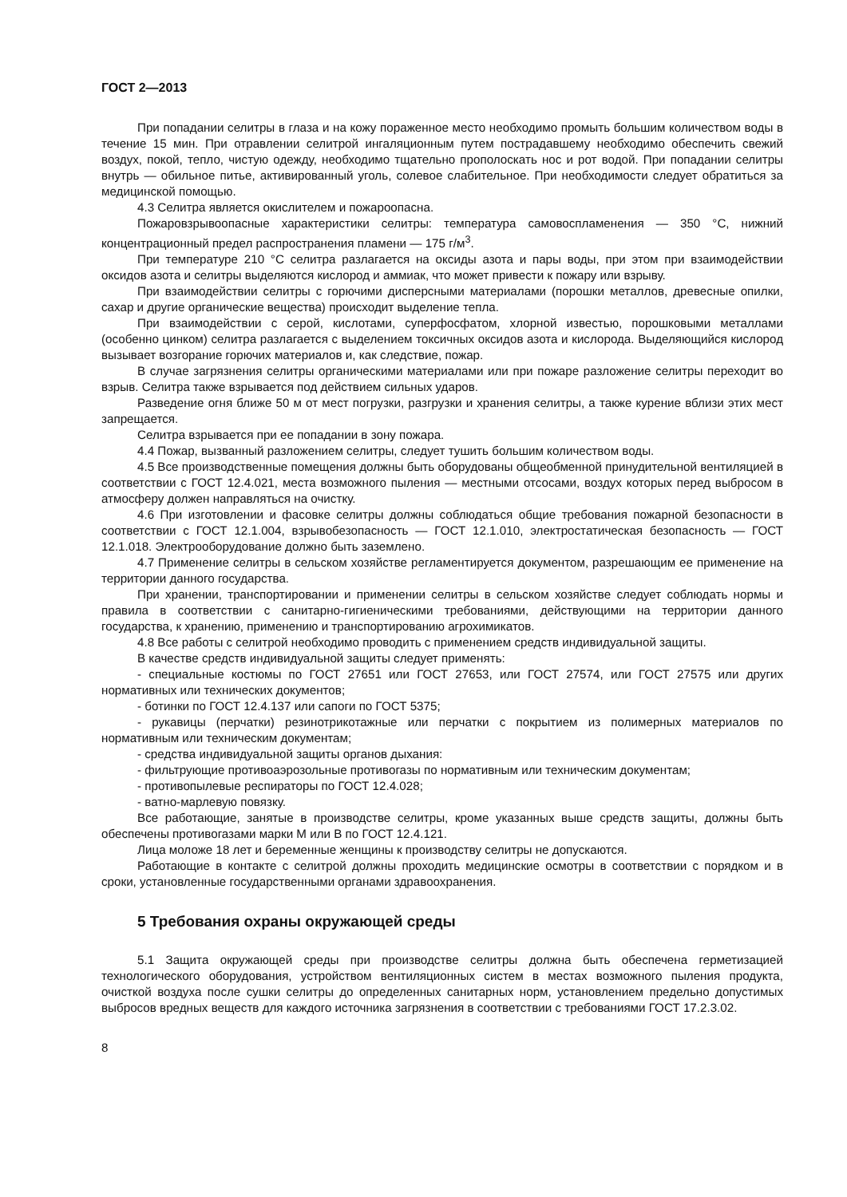ГОСТ 2—2013
При попадании селитры в глаза и на кожу пораженное место необходимо промыть большим количеством воды в течение 15 мин. При отравлении селитрой ингаляционным путем пострадавшему необходимо обеспечить свежий воздух, покой, тепло, чистую одежду, необходимо тщательно прополоскать нос и рот водой. При попадании селитры внутрь — обильное питье, активированный уголь, солевое слабительное. При необходимости следует обратиться за медицинской помощью.
4.3 Селитра является окислителем и пожароопасна.
Пожаровзрывоопасные характеристики селитры: температура самовоспламенения — 350 °С, нижний концентрационный предел распространения пламени — 175 г/м<sup>3</sup>.
При температуре 210 °С селитра разлагается на оксиды азота и пары воды, при этом при взаимодействии оксидов азота и селитры выделяются кислород и аммиак, что может привести к пожару или взрыву.
При взаимодействии селитры с горючими дисперсными материалами (порошки металлов, древесные опилки, сахар и другие органические вещества) происходит выделение тепла.
При взаимодействии с серой, кислотами, суперфосфатом, хлорной известью, порошковыми металлами (особенно цинком) селитра разлагается с выделением токсичных оксидов азота и кислорода. Выделяющийся кислород вызывает возгорание горючих материалов и, как следствие, пожар.
В случае загрязнения селитры органическими материалами или при пожаре разложение селитры переходит во взрыв. Селитра также взрывается под действием сильных ударов.
Разведение огня ближе 50 м от мест погрузки, разгрузки и хранения селитры, а также курение вблизи этих мест запрещается.
Селитра взрывается при ее попадании в зону пожара.
4.4 Пожар, вызванный разложением селитры, следует тушить большим количеством воды.
4.5 Все производственные помещения должны быть оборудованы общеобменной принудительной вентиляцией в соответствии с ГОСТ 12.4.021, места возможного пыления — местными отсосами, воздух которых перед выбросом в атмосферу должен направляться на очистку.
4.6 При изготовлении и фасовке селитры должны соблюдаться общие требования пожарной безопасности в соответствии с ГОСТ 12.1.004, взрывобезопасность — ГОСТ 12.1.010, электростатическая безопасность — ГОСТ 12.1.018. Электрооборудование должно быть заземлено.
4.7 Применение селитры в сельском хозяйстве регламентируется документом, разрешающим ее применение на территории данного государства.
При хранении, транспортировании и применении селитры в сельском хозяйстве следует соблюдать нормы и правила в соответствии с санитарно-гигиеническими требованиями, действующими на территории данного государства, к хранению, применению и транспортированию агрохимикатов.
4.8 Все работы с селитрой необходимо проводить с применением средств индивидуальной защиты.
В качестве средств индивидуальной защиты следует применять:
- специальные костюмы по ГОСТ 27651 или ГОСТ 27653, или ГОСТ 27574, или ГОСТ 27575 или других нормативных или технических документов;
- ботинки по ГОСТ 12.4.137 или сапоги по ГОСТ 5375;
- рукавицы (перчатки) резинотрикотажные или перчатки с покрытием из полимерных материалов по нормативным или техническим документам;
- средства индивидуальной защиты органов дыхания:
- фильтрующие противоаэрозольные противогазы по нормативным или техническим документам;
- противопылевые респираторы по ГОСТ 12.4.028;
- ватно-марлевую повязку.
Все работающие, занятые в производстве селитры, кроме указанных выше средств защиты, должны быть обеспечены противогазами марки М или В по ГОСТ 12.4.121.
Лица моложе 18 лет и беременные женщины к производству селитры не допускаются.
Работающие в контакте с селитрой должны проходить медицинские осмотры в соответствии с порядком и в сроки, установленные государственными органами здравоохранения.
5 Требования охраны окружающей среды
5.1 Защита окружающей среды при производстве селитры должна быть обеспечена герметизацией технологического оборудования, устройством вентиляционных систем в местах возможного пыления продукта, очисткой воздуха после сушки селитры до определенных санитарных норм, установлением предельно допустимых выбросов вредных веществ для каждого источника загрязнения в соответствии с требованиями ГОСТ 17.2.3.02.
8